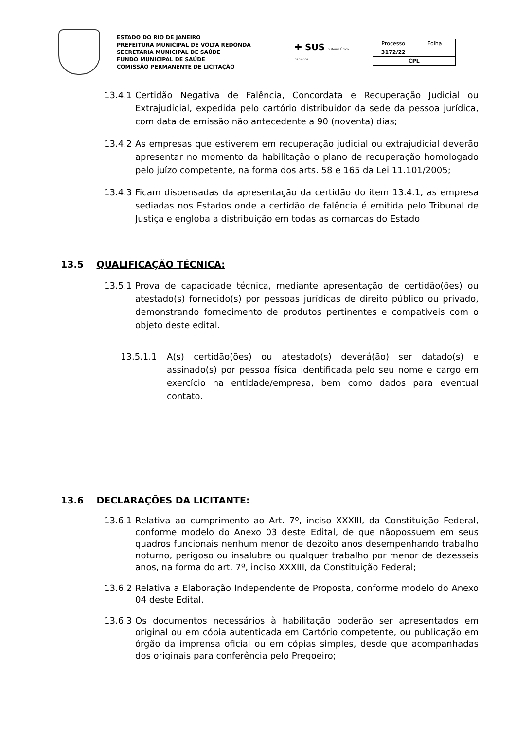ESTADO DO RIO DE JANEIRO
PREFEITURA MUNICIPAL DE VOLTA REDONDA
SECRETARIA MUNICIPAL DE SAÚDE
FUNDO MUNICIPAL DE SAÚDE
COMISSÃO PERMANENTE DE LICITAÇÃO
✚ SUS Sistema Único de Saúde
| Processo | Folha |
| 3172/22 | |
| CPL | |
13.4.1 Certidão Negativa de Falência, Concordata e Recuperação Judicial ou Extrajudicial, expedida pelo cartório distribuidor da sede da pessoa jurídica, com data de emissão não antecedente a 90 (noventa) dias;
13.4.2 As empresas que estiverem em recuperação judicial ou extrajudicial deverão apresentar no momento da habilitação o plano de recuperação homologado pelo juízo competente, na forma dos arts. 58 e 165 da Lei 11.101/2005;
13.4.3 Ficam dispensadas da apresentação da certidão do item 13.4.1, as empresa sediadas nos Estados onde a certidão de falência é emitida pelo Tribunal de Justiça e engloba a distribuição em todas as comarcas do Estado
13.5 QUALIFICAÇÃO TÉCNICA:
13.5.1 Prova de capacidade técnica, mediante apresentação de certidão(ões) ou atestado(s) fornecido(s) por pessoas jurídicas de direito público ou privado, demonstrando fornecimento de produtos pertinentes e compatíveis com o objeto deste edital.
13.5.1.1 A(s) certidão(ões) ou atestado(s) deverá(ão) ser datado(s) e assinado(s) por pessoa física identificada pelo seu nome e cargo em exercício na entidade/empresa, bem como dados para eventual contato.
13.6 DECLARAÇÕES DA LICITANTE:
13.6.1 Relativa ao cumprimento ao Art. 7º, inciso XXXIII, da Constituição Federal, conforme modelo do Anexo 03 deste Edital, de que nãopossuem em seus quadros funcionais nenhum menor de dezoito anos desempenhando trabalho noturno, perigoso ou insalubre ou qualquer trabalho por menor de dezesseis anos, na forma do art. 7º, inciso XXXIII, da Constituição Federal;
13.6.2 Relativa a Elaboração Independente de Proposta, conforme modelo do Anexo 04 deste Edital.
13.6.3 Os documentos necessários à habilitação poderão ser apresentados em original ou em cópia autenticada em Cartório competente, ou publicação em órgão da imprensa oficial ou em cópias simples, desde que acompanhadas dos originais para conferência pelo Pregoeiro;